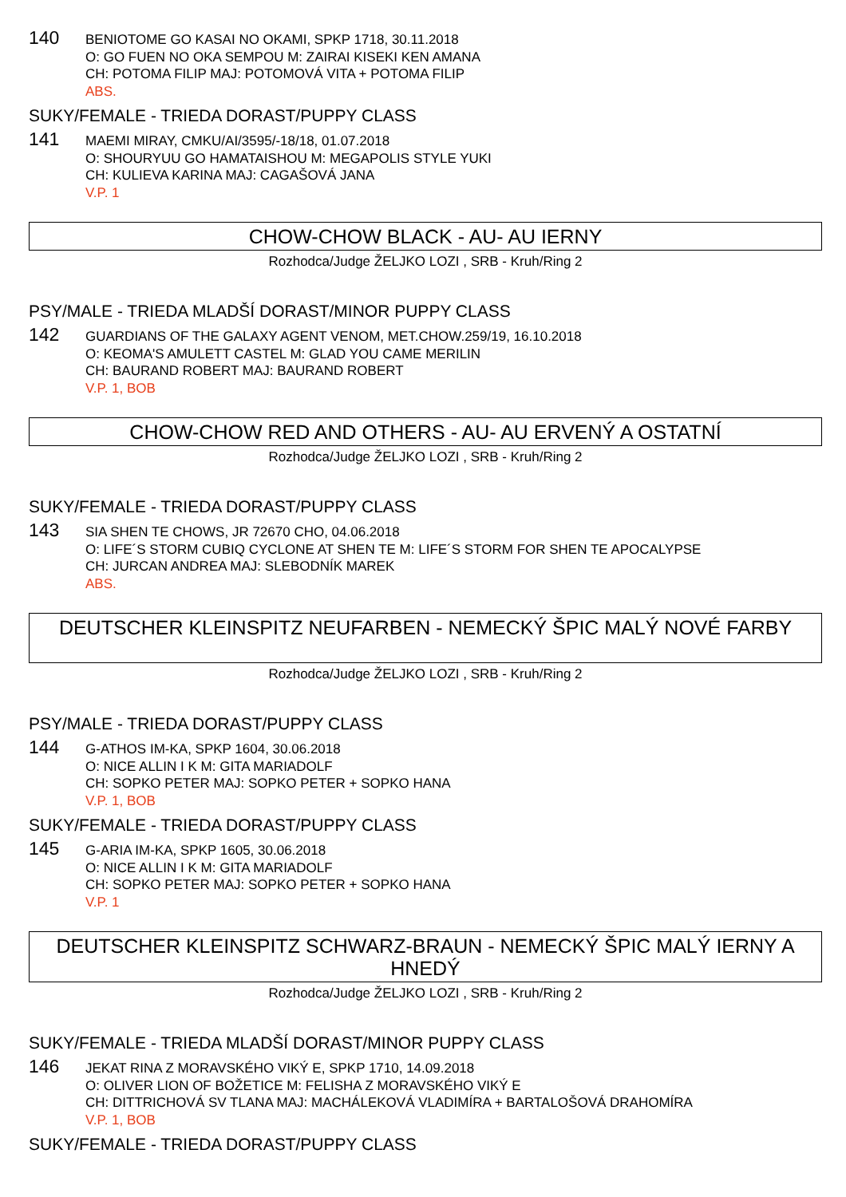140
BENIOTOME GO KASAI NO OKAMI, SPKP 1718, 30.11.2018
O: GO FUEN NO OKA SEMPOU M: ZAIRAI KISEKI KEN AMANA
CH: POTOMA FILIP MAJ: POTOMOVÁ VITA + POTOMA FILIP
ABS.
SUKY/FEMALE - TRIEDA DORAST/PUPPY CLASS
141
MAEMI MIRAY, CMKU/AI/3595/-18/18, 01.07.2018
O: SHOURYUU GO HAMATAISHOU M: MEGAPOLIS STYLE YUKI
CH: KULIEVA KARINA MAJ: CAGAŠOVÁ JANA
V.P. 1
CHOW-CHOW BLACK - AU- AU IERNY
Rozhodca/Judge ŽELJKO LOZI , SRB - Kruh/Ring 2
PSY/MALE - TRIEDA MLADŠÍ DORAST/MINOR PUPPY CLASS
142
GUARDIANS OF THE GALAXY AGENT VENOM, MET.CHOW.259/19, 16.10.2018
O: KEOMA'S AMULETT CASTEL M: GLAD YOU CAME MERILIN
CH: BAURAND ROBERT MAJ: BAURAND ROBERT
V.P. 1, BOB
CHOW-CHOW RED AND OTHERS - AU- AU ERVENÝ A OSTATNÍ
Rozhodca/Judge ŽELJKO LOZI , SRB - Kruh/Ring 2
SUKY/FEMALE - TRIEDA DORAST/PUPPY CLASS
143
SIA SHEN TE CHOWS, JR 72670 CHO, 04.06.2018
O: LIFE´S STORM CUBIQ CYCLONE AT SHEN TE M: LIFE´S STORM FOR SHEN TE APOCALYPSE
CH: JURCAN ANDREA MAJ: SLEBODNÍK MAREK
ABS.
DEUTSCHER KLEINSPITZ NEUFARBEN - NEMECKÝ ŠPIC MALÝ NOVÉ FARBY
Rozhodca/Judge ŽELJKO LOZI , SRB - Kruh/Ring 2
PSY/MALE - TRIEDA DORAST/PUPPY CLASS
144
G-ATHOS IM-KA, SPKP 1604, 30.06.2018
O: NICE ALLIN I K M: GITA MARIADOLF
CH: SOPKO PETER MAJ: SOPKO PETER + SOPKO HANA
V.P. 1, BOB
SUKY/FEMALE - TRIEDA DORAST/PUPPY CLASS
145
G-ARIA IM-KA, SPKP 1605, 30.06.2018
O: NICE ALLIN I K M: GITA MARIADOLF
CH: SOPKO PETER MAJ: SOPKO PETER + SOPKO HANA
V.P. 1
DEUTSCHER KLEINSPITZ SCHWARZ-BRAUN - NEMECKÝ ŠPIC MALÝ IERNY A HNEDÝ
Rozhodca/Judge ŽELJKO LOZI , SRB - Kruh/Ring 2
SUKY/FEMALE - TRIEDA MLADŠÍ DORAST/MINOR PUPPY CLASS
146
JEKAT RINA Z MORAVSKÉHO VIKÝ E, SPKP 1710, 14.09.2018
O: OLIVER LION OF BOŽETICE M: FELISHA Z MORAVSKÉHO VIKÝ E
CH: DITTRICHOVÁ SV TLANA MAJ: MACHÁLEKOVÁ VLADIMÍRA + BARTALOŠOVÁ DRAHOMÍRA
V.P. 1, BOB
SUKY/FEMALE - TRIEDA DORAST/PUPPY CLASS